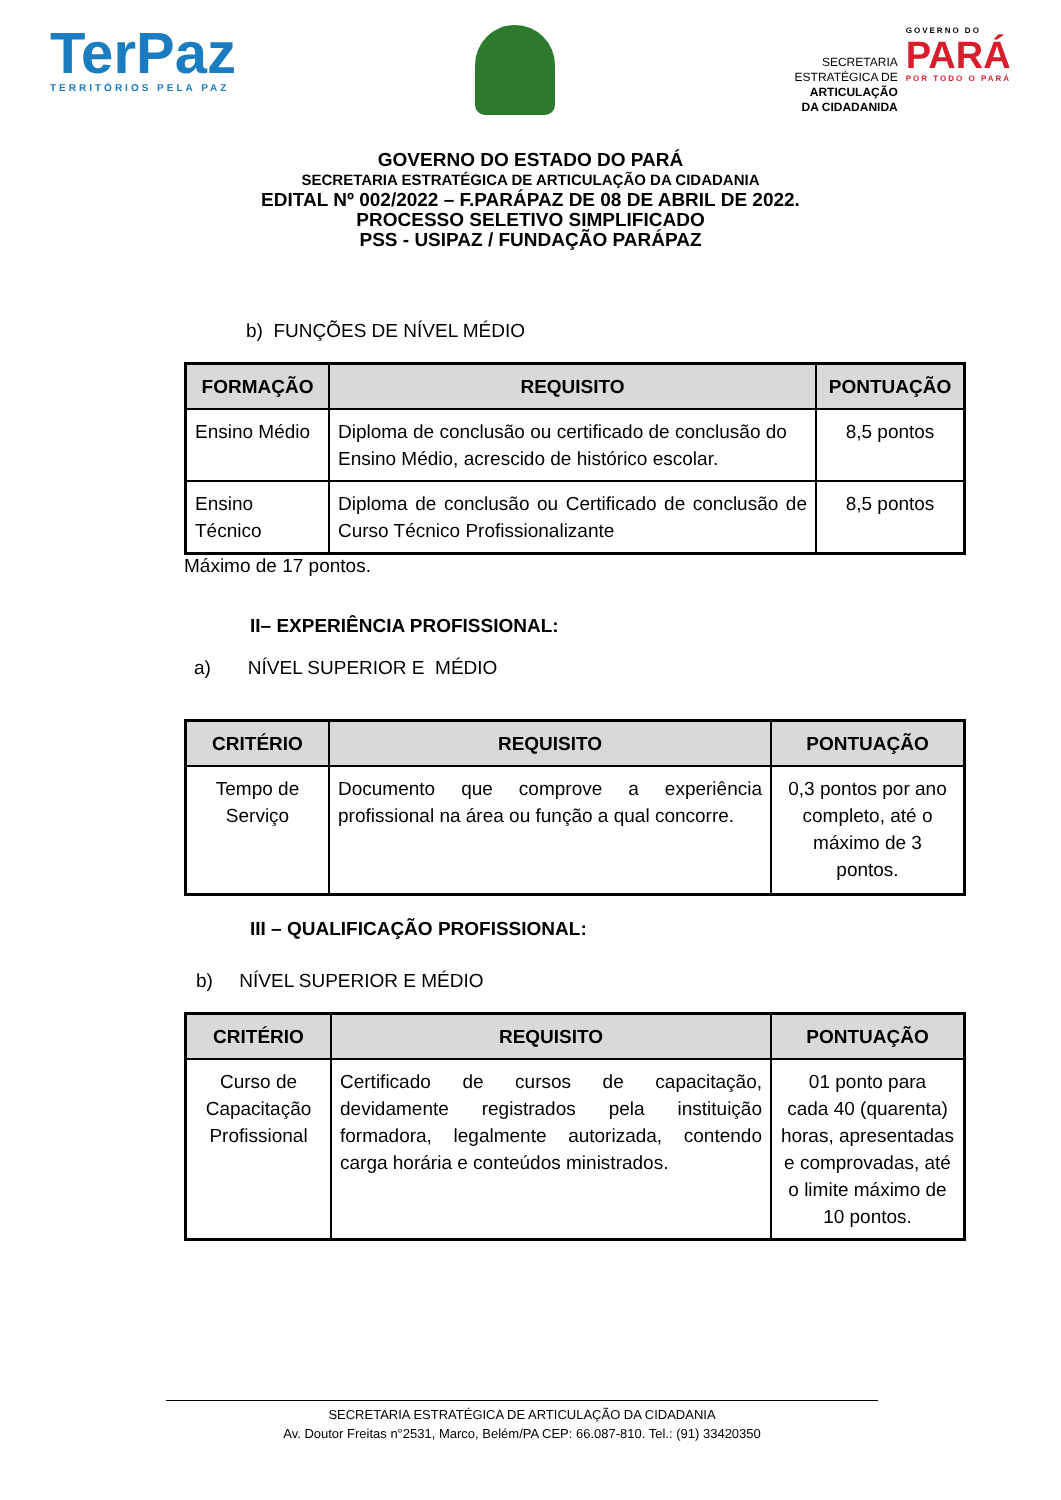TerPaz
TERRITÓRIOS PELA PAZ
SECRETARIA
ESTRATÉGICA DE
ARTICULAÇÃO
DA CIDADANIDA
GOVERNO DO
PARÁ
POR TODO O PARÁ
GOVERNO DO ESTADO DO PARÁ
SECRETARIA ESTRATÉGICA DE ARTICULAÇÃO DA CIDADANIA
EDITAL Nº 002/2022 – F.PARÁPAZ DE 08 DE ABRIL DE 2022.
PROCESSO SELETIVO SIMPLIFICADO
PSS - USIPAZ / FUNDAÇÃO PARÁPAZ
b) FUNÇÕES DE NÍVEL MÉDIO
| FORMAÇÃO | REQUISITO | PONTUAÇÃO |
| --- | --- | --- |
| Ensino Médio | Diploma de conclusão ou certificado de conclusão do Ensino Médio, acrescido de histórico escolar. | 8,5 pontos |
| Ensino Técnico | Diploma de conclusão ou Certificado de conclusão de Curso Técnico Profissionalizante | 8,5 pontos |
Máximo de 17 pontos.
II– EXPERIÊNCIA PROFISSIONAL:
a) NÍVEL SUPERIOR E MÉDIO
| CRITÉRIO | REQUISITO | PONTUAÇÃO |
| --- | --- | --- |
| Tempo de Serviço | Documento que comprove a experiência profissional na área ou função a qual concorre. | 0,3 pontos por ano completo, até o máximo de 3 pontos. |
III – QUALIFICAÇÃO PROFISSIONAL:
b) NÍVEL SUPERIOR E MÉDIO
| CRITÉRIO | REQUISITO | PONTUAÇÃO |
| --- | --- | --- |
| Curso de Capacitação Profissional | Certificado de cursos de capacitação, devidamente registrados pela instituição formadora, legalmente autorizada, contendo carga horária e conteúdos ministrados. | 01 ponto para cada 40 (quarenta) horas, apresentadas e comprovadas, até o limite máximo de 10 pontos. |
SECRETARIA ESTRATÉGICA DE ARTICULAÇÃO DA CIDADANIA
Av. Doutor Freitas n°2531, Marco, Belém/PA CEP: 66.087-810. Tel.: (91) 33420350